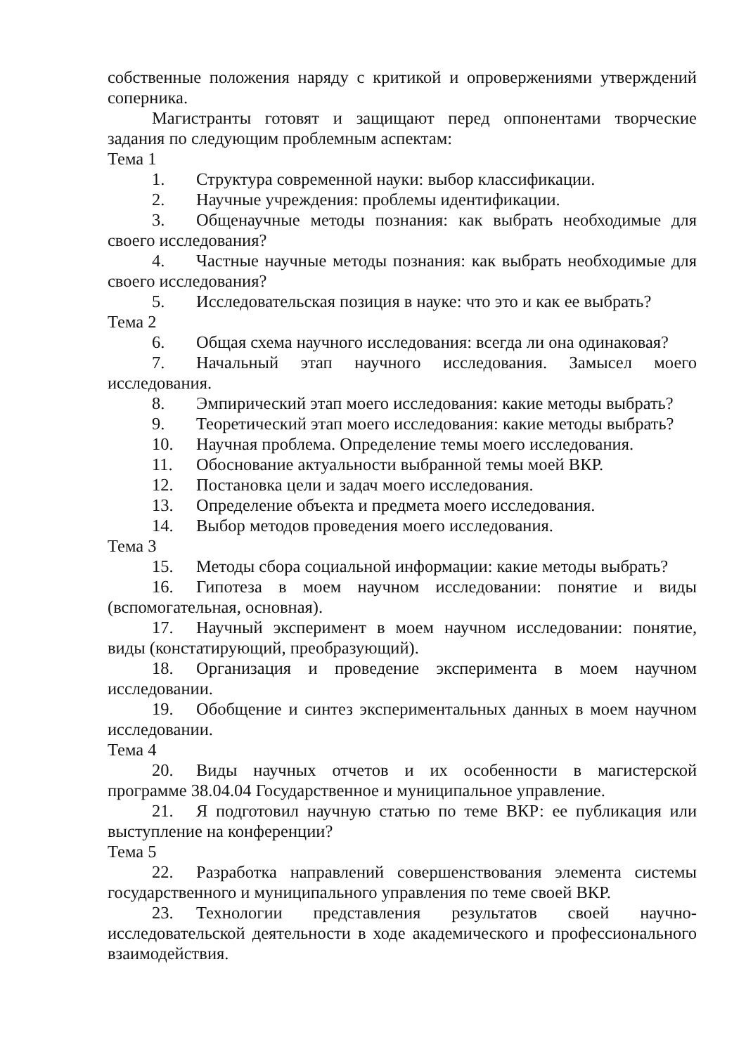собственные положения наряду с критикой и опровержениями утверждений соперника.
Магистранты готовят и защищают перед оппонентами творческие задания по следующим проблемным аспектам:
Тема 1
1. Структура современной науки: выбор классификации.
2. Научные учреждения: проблемы идентификации.
3. Общенаучные методы познания: как выбрать необходимые для своего исследования?
4. Частные научные методы познания: как выбрать необходимые для своего исследования?
5. Исследовательская позиция в науке: что это и как ее выбрать?
Тема 2
6. Общая схема научного исследования: всегда ли она одинаковая?
7. Начальный этап научного исследования. Замысел моего исследования.
8. Эмпирический этап моего исследования: какие методы выбрать?
9. Теоретический этап моего исследования: какие методы выбрать?
10. Научная проблема. Определение темы моего исследования.
11. Обоснование актуальности выбранной темы моей ВКР.
12. Постановка цели и задач моего исследования.
13. Определение объекта и предмета моего исследования.
14. Выбор методов проведения моего исследования.
Тема 3
15. Методы сбора социальной информации: какие методы выбрать?
16. Гипотеза в моем научном исследовании: понятие и виды (вспомогательная, основная).
17. Научный эксперимент в моем научном исследовании: понятие, виды (констатирующий, преобразующий).
18. Организация и проведение эксперимента в моем научном исследовании.
19. Обобщение и синтез экспериментальных данных в моем научном исследовании.
Тема 4
20. Виды научных отчетов и их особенности в магистерской программе 38.04.04 Государственное и муниципальное управление.
21. Я подготовил научную статью по теме ВКР: ее публикация или выступление на конференции?
Тема 5
22. Разработка направлений совершенствования элемента системы государственного и муниципального управления по теме своей ВКР.
23. Технологии представления результатов своей научно-исследовательской деятельности в ходе академического и профессионального взаимодействия.